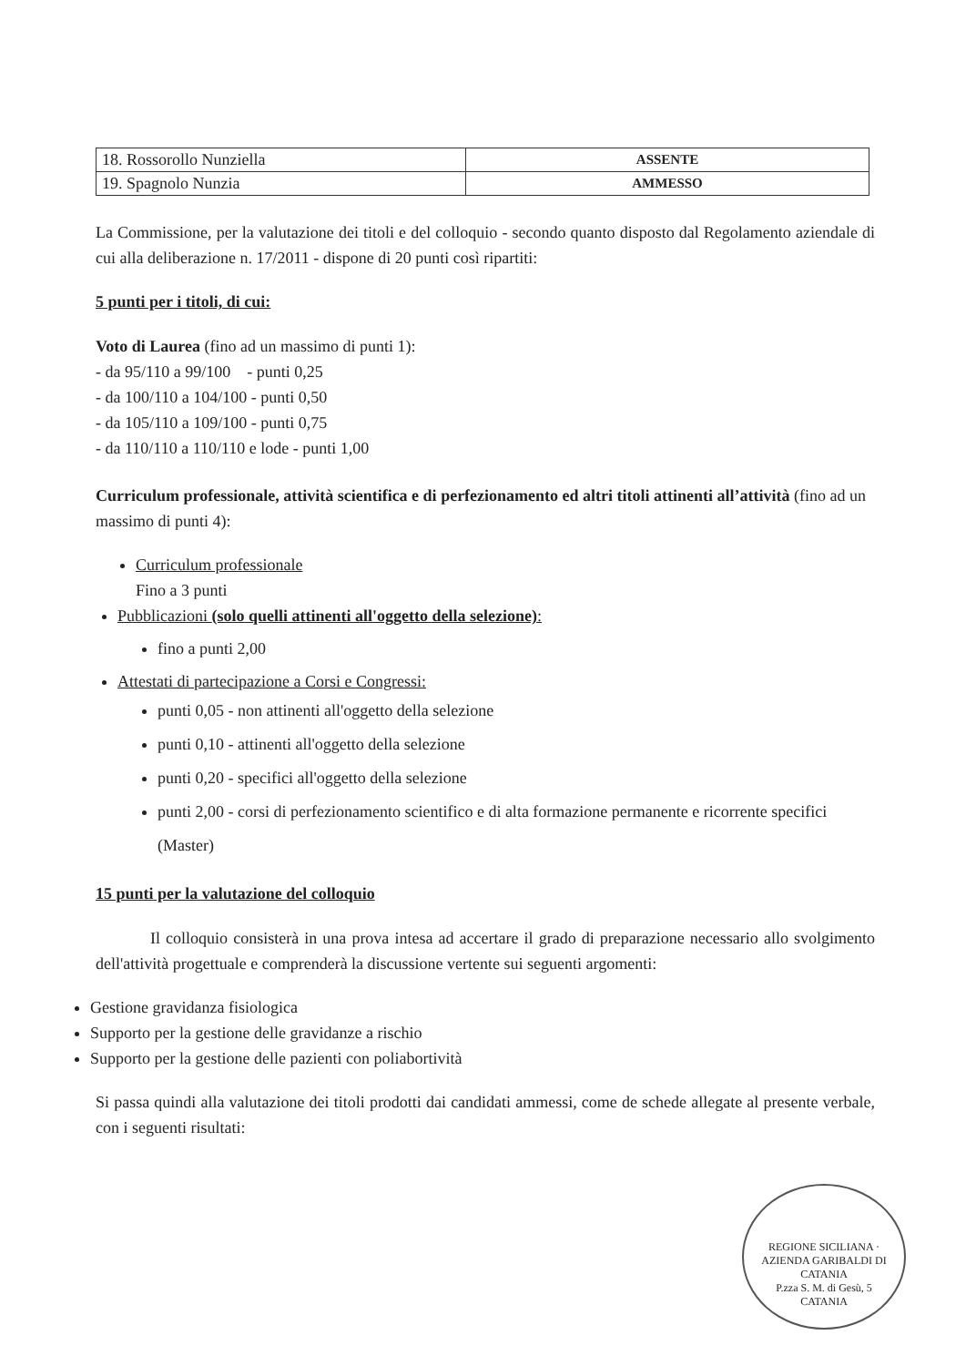| 18. Rossorollo Nunziella | ASSENTE |
| 19. Spagnolo Nunzia | AMMESSO |
La Commissione, per la valutazione dei titoli e del colloquio - secondo quanto disposto dal Regolamento aziendale di cui alla deliberazione n. 17/2011 - dispone di 20 punti così ripartiti:
5 punti per i titoli, di cui:
Voto di Laurea (fino ad un massimo di punti 1):
- da 95/110 a 99/100 - punti 0,25
- da 100/110 a 104/100 - punti 0,50
- da 105/110 a 109/100 - punti 0,75
- da 110/110 a 110/110 e lode - punti 1,00
Curriculum professionale, attività scientifica e di perfezionamento ed altri titoli attinenti all’attività (fino ad un massimo di punti 4):
Curriculum professionale
Fino a 3 punti
Pubblicazioni (solo quelli attinenti all'oggetto della selezione):
fino a punti 2,00
Attestati di partecipazione a Corsi e Congressi:
punti 0,05 - non attinenti all'oggetto della selezione
punti 0,10 - attinenti all'oggetto della selezione
punti 0,20 - specifici all'oggetto della selezione
punti 2,00 - corsi di perfezionamento scientifico e di alta formazione permanente e ricorrente specifici (Master)
15 punti per la valutazione del colloquio
Il colloquio consisterà in una prova intesa ad accertare il grado di preparazione necessario allo svolgimento dell'attività progettuale e comprenderà la discussione vertente sui seguenti argomenti:
Gestione gravidanza fisiologica
Supporto per la gestione delle gravidanze a rischio
Supporto per la gestione delle pazienti con poliabortività
Si passa quindi alla valutazione dei titoli prodotti dai candidati ammessi, come de schede allegate al presente verbale, con i seguenti risultati:
REGIONE SICILIANA · AZIENDA GARIBALDI DI CATANIA
P.zza S. M. di Gesù, 5
CATANIA